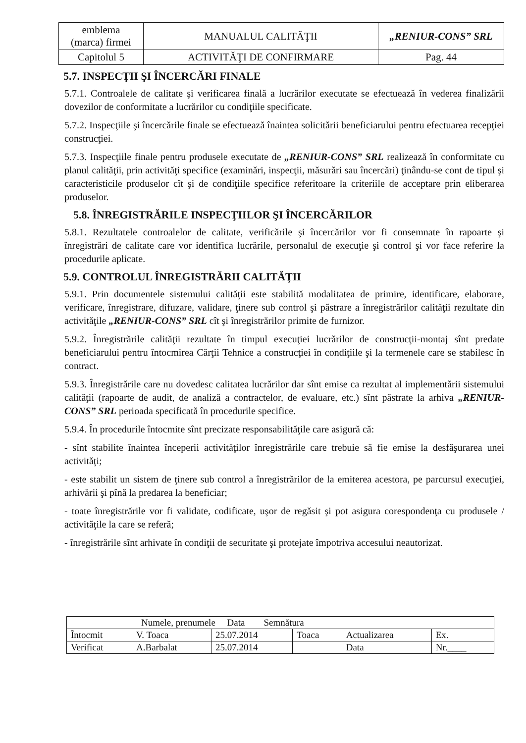| emblema (marca) firmei | MANUALUL CALITĂŢII | „RENIUR-CONS” SRL |
| Capitolul 5 | ACTIVITĂŢI DE CONFIRMARE | Pag. 44 |
5.7. INSPECŢII ŞI ÎNCERCĂRI FINALE
5.7.1. Controalele de calitate şi verificarea finală a lucrărilor executate se efectuează în vederea finalizării dovezilor de conformitate a lucrărilor cu condiţiile specificate.
5.7.2. Inspecţiile şi încercările finale se efectuează înaintea solicitării beneficiarului pentru efectuarea recepţiei construcţiei.
5.7.3. Inspecţiile finale pentru produsele executate de „RENIUR-CONS” SRL realizează în conformitate cu planul calităţii, prin activităţi specifice (examinări, inspecţii, măsurări sau încercări) ţinându-se cont de tipul şi caracteristicile produselor cît şi de condiţiile specifice referitoare la criteriile de acceptare prin eliberarea produselor.
5.8. ÎNREGISTRĂRILE INSPECŢIILOR ŞI ÎNCERCĂRILOR
5.8.1. Rezultatele controalelor de calitate, verificările şi încercărilor vor fi consemnate în rapoarte şi înregistrări de calitate care vor identifica lucrările, personalul de execuţie şi control şi vor face referire la procedurile aplicate.
5.9. CONTROLUL ÎNREGISTRĂRII CALITĂŢII
5.9.1. Prin documentele sistemului calităţii este stabilită modalitatea de primire, identificare, elaborare, verificare, înregistrare, difuzare, validare, ţinere sub control şi păstrare a înregistrărilor calităţii rezultate din activităţile „RENIUR-CONS” SRL cît şi înregistrărilor primite de furnizor.
5.9.2. Înregistrările calităţii rezultate în timpul execuţiei lucrărilor de construcţii-montaj sînt predate beneficiarului pentru întocmirea Cărţii Tehnice a construcţiei în condiţiile şi la termenele care se stabilesc în contract.
5.9.3. Înregistrările care nu dovedesc calitatea lucrărilor dar sînt emise ca rezultat al implementării sistemului calităţii (rapoarte de audit, de analiză a contractelor, de evaluare, etc.) sînt păstrate la arhiva „RENIUR-CONS” SRL perioada specificată în procedurile specifice.
5.9.4. În procedurile întocmite sînt precizate responsabilităţile care asigură că:
- sînt stabilite înaintea începerii activităţilor înregistrările care trebuie să fie emise la desfăşurarea unei activităţi;
- este stabilit un sistem de ţinere sub control a înregistrărilor de la emiterea acestora, pe parcursul execuţiei, arhivării şi pînă la predarea la beneficiar;
- toate înregistrările vor fi validate, codificate, uşor de regăsit şi pot asigura corespondenţa cu produsele / activităţile la care se referă;
- înregistrările sînt arhivate în condiţii de securitate şi protejate împotriva accesului neautorizat.
| Numele, prenumele Data Semnătura | | | | | |
| Întocmit | V. Toaca | 25.07.2014 | Toaca | Actualizarea | Ex. |
| Verificat | A.Barbalat | 25.07.2014 | | Data | Nr.____ |